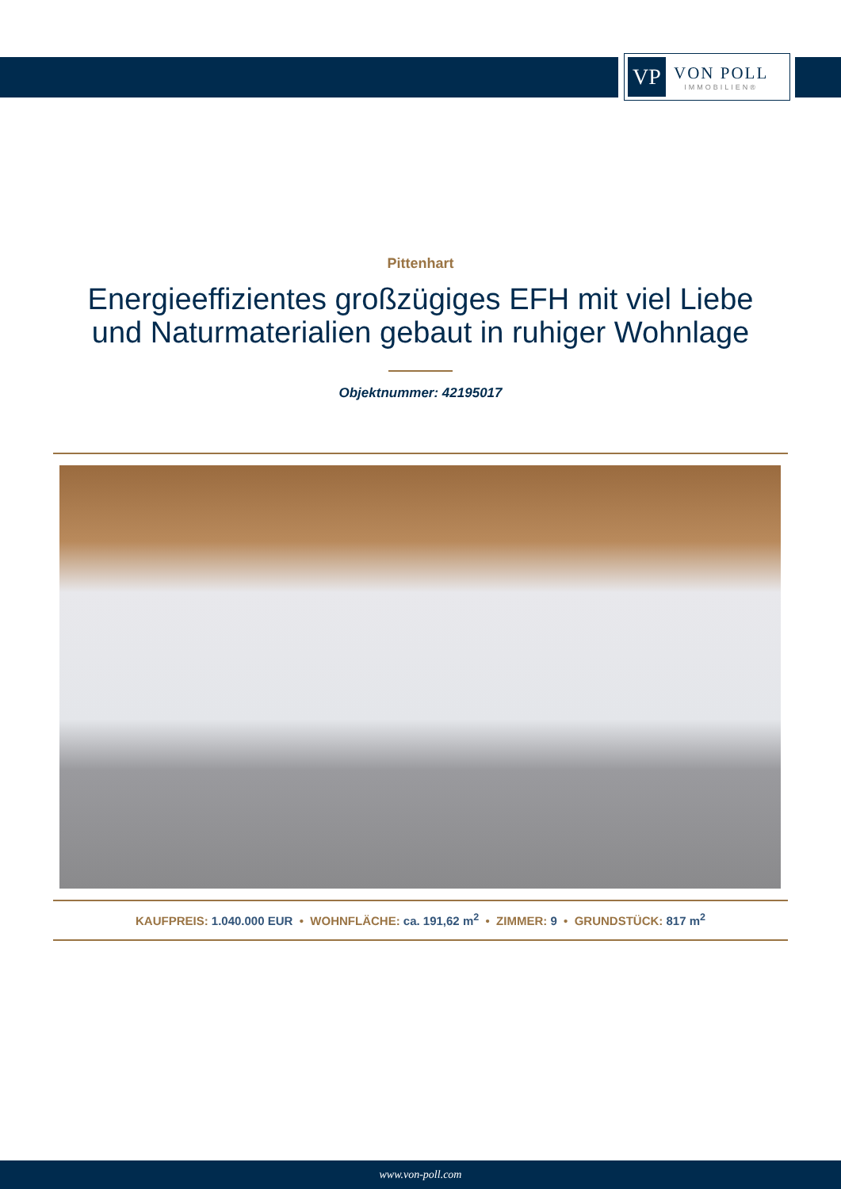VP
VON POLL
IMMOBILIEN®
Pittenhart
Energieeffizientes großzügiges EFH mit viel Liebe
und Naturmaterialien gebaut in ruhiger Wohnlage
Objektnummer: 42195017
KAUFPREIS: 1.040.000 EUR • WOHNFLÄCHE: ca. 191,62 m<sup>2</sup> • ZIMMER: 9 • GRUNDSTÜCK: 817 m<sup>2</sup>
www.von-poll.com